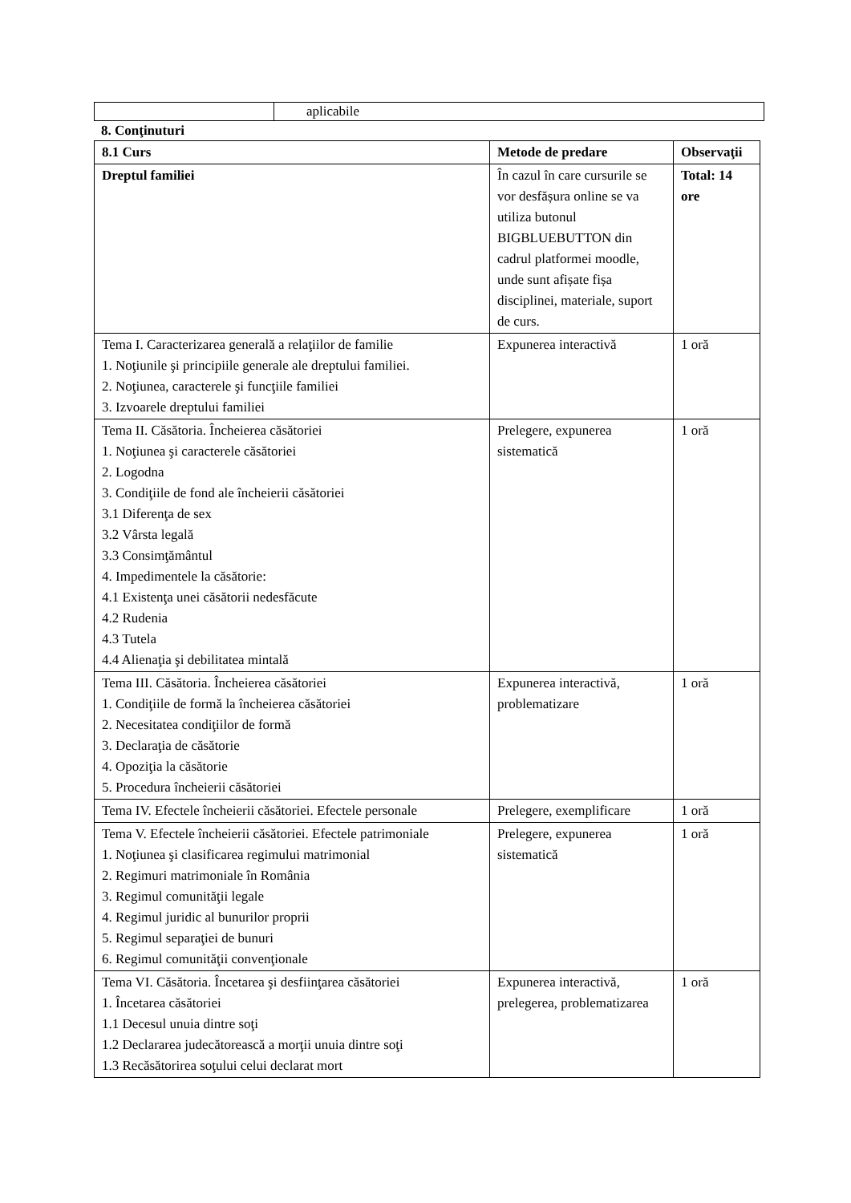| | aplicabile |
8. Conţinuturi
| 8.1 Curs | Metode de predare | Observaţii |
| --- | --- | --- |
| Dreptul familiei | În cazul în care cursurile se vor desfășura online se va utiliza butonul BIGBLUEBUTTON din cadrul platformei moodle, unde sunt afișate fișa disciplinei, materiale, suport de curs. | Total: 14 ore |
| Tema I. Caracterizarea generală a relaţiilor de familie 1. Noţiunile şi principiile generale ale dreptului familiei. 2. Noţiunea, caracterele şi funcţiile familiei 3. Izvoarele dreptului familiei | Expunerea interactivă | 1 oră |
| Tema II. Căsătoria. Încheierea căsătoriei 1. Noţiunea şi caracterele căsătoriei 2. Logodna 3. Condiţiile de fond ale încheierii căsătoriei 3.1 Diferenţa de sex 3.2 Vârsta legală 3.3 Consimţământul 4. Impedimentele la căsătorie: 4.1 Existenţa unei căsătorii nedesfăcute 4.2 Rudenia 4.3 Tutela 4.4 Alienaţia şi debilitatea mintală | Prelegere, expunerea sistematică | 1 oră |
| Tema III. Căsătoria. Încheierea căsătoriei 1. Condiţiile de formă la încheierea căsătoriei 2. Necesitatea condiţiilor de formă 3. Declaraţia de căsătorie 4. Opoziţia la căsătorie 5. Procedura încheierii căsătoriei | Expunerea interactivă, problematizare | 1 oră |
| Tema IV. Efectele încheierii căsătoriei. Efectele personale | Prelegere, exemplificare | 1 oră |
| Tema V. Efectele încheierii căsătoriei. Efectele patrimoniale 1. Noţiunea şi clasificarea regimului matrimonial 2. Regimuri matrimoniale în România 3. Regimul comunităţii legale 4. Regimul juridic al bunurilor proprii 5. Regimul separaţiei de bunuri 6. Regimul comunităţii convenţionale | Prelegere, expunerea sistematică | 1 oră |
| Tema VI. Căsătoria. Încetarea şi desfiinţarea căsătoriei 1. Încetarea căsătoriei 1.1 Decesul unuia dintre soţi 1.2 Declararea judecătorească a morţii unuia dintre soţi 1.3 Recăsătorirea soţului celui declarat mort | Expunerea interactivă, prelegerea, problematizarea | 1 oră |